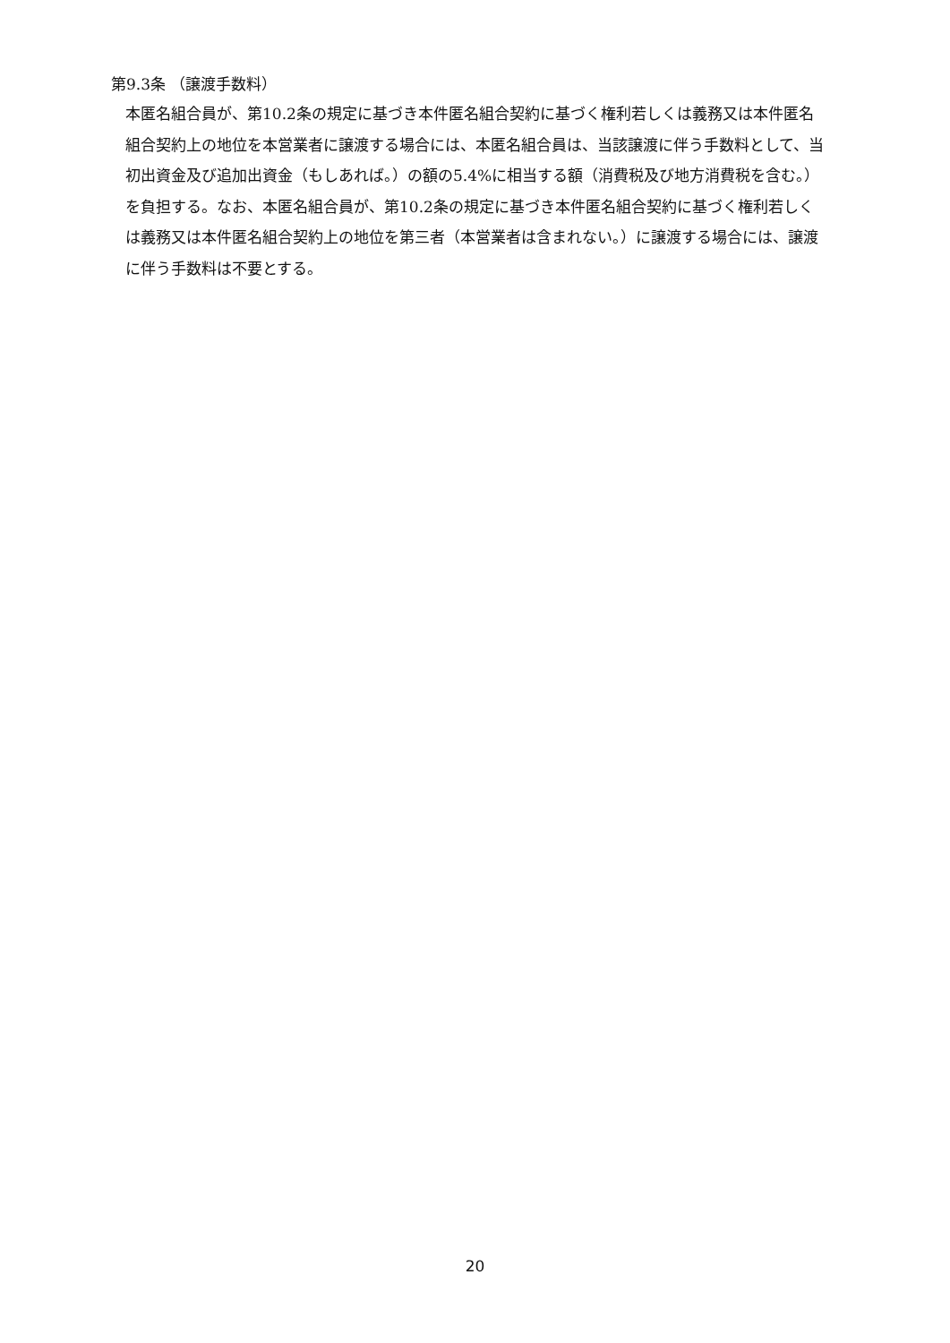第9.3条 （譲渡手数料）
本匿名組合員が、第10.2条の規定に基づき本件匿名組合契約に基づく権利若しくは義務又は本件匿名組合契約上の地位を本営業者に譲渡する場合には、本匿名組合員は、当該譲渡に伴う手数料として、当初出資金及び追加出資金（もしあれば。）の額の5.4%に相当する額（消費税及び地方消費税を含む。）を負担する。なお、本匿名組合員が、第10.2条の規定に基づき本件匿名組合契約に基づく権利若しくは義務又は本件匿名組合契約上の地位を第三者（本営業者は含まれない。）に譲渡する場合には、譲渡に伴う手数料は不要とする。
20